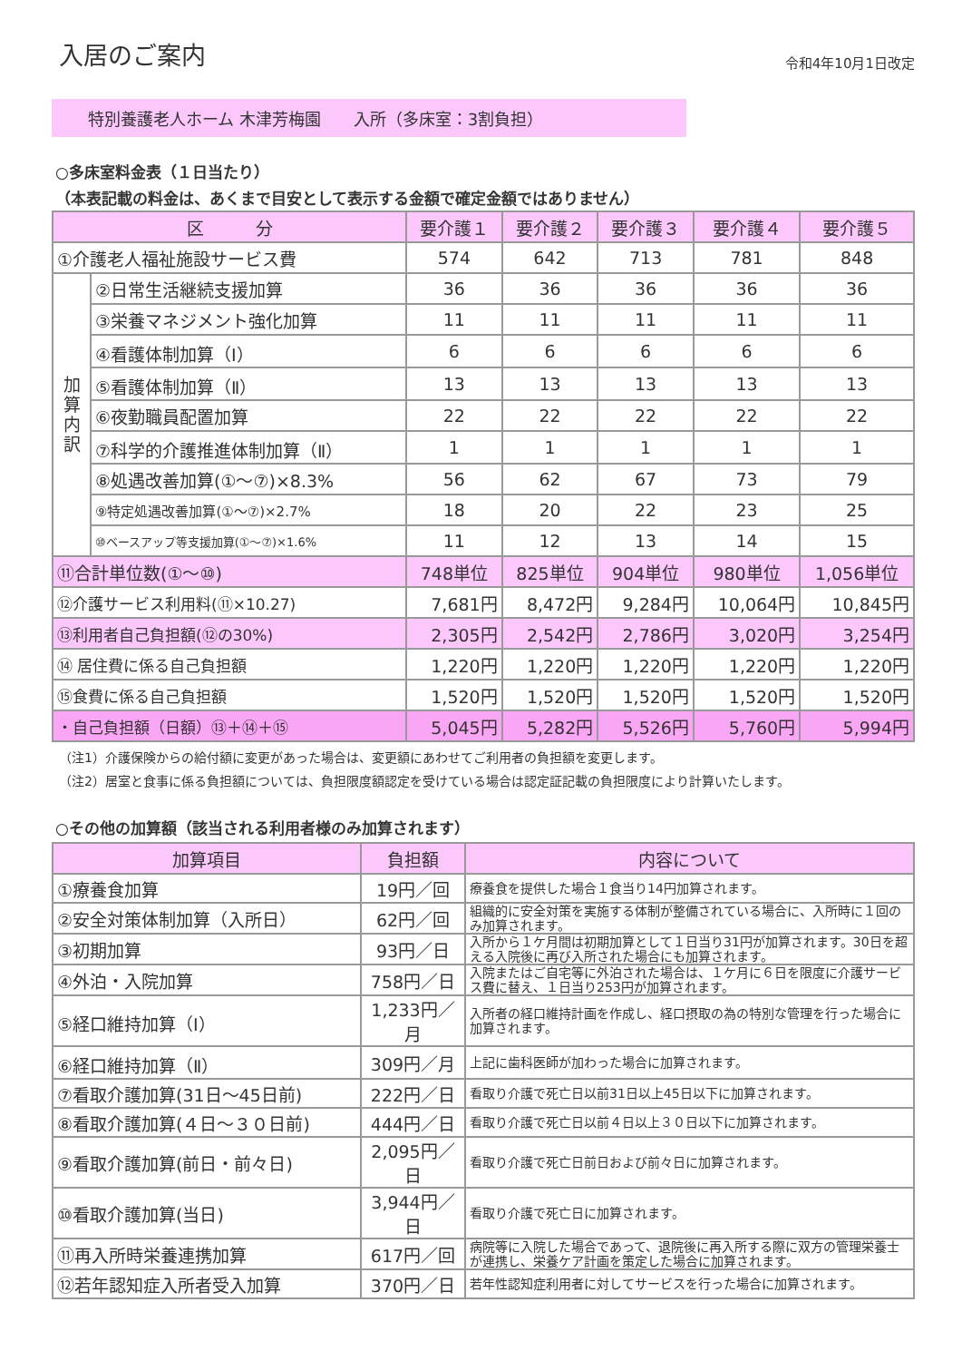入居のご案内
令和4年10月1日改定
特別養護老人ホーム 木津芳梅園　　入所（多床室：3割負担）
○多床室料金表（１日当たり）
（本表記載の料金は、あくまで目安として表示する金額で確定金額ではありません）
| 区 分 | | 要介護１ | 要介護２ | 要介護３ | 要介護４ | 要介護５ |
| --- | --- | --- | --- | --- | --- | --- |
| ①介護老人福祉施設サービス費 | | 574 | 642 | 713 | 781 | 848 |
| 加 算 内 訳 | ②日常生活継続支援加算 | 36 | 36 | 36 | 36 | 36 |
| | ③栄養マネジメント強化加算 | 11 | 11 | 11 | 11 | 11 |
| | ④看護体制加算（Ⅰ） | 6 | 6 | 6 | 6 | 6 |
| | ⑤看護体制加算（Ⅱ） | 13 | 13 | 13 | 13 | 13 |
| | ⑥夜勤職員配置加算 | 22 | 22 | 22 | 22 | 22 |
| | ⑦科学的介護推進体制加算（Ⅱ） | 1 | 1 | 1 | 1 | 1 |
| | ⑧処遇改善加算(①～⑦)×8.3% | 56 | 62 | 67 | 73 | 79 |
| | ⑨特定処遇改善加算(①～⑦)×2.7% | 18 | 20 | 22 | 23 | 25 |
| | ⑩ベースアップ等支援加算(①～⑦)×1.6% | 11 | 12 | 13 | 14 | 15 |
| ⑪合計単位数(①～⑩) | | 748単位 | 825単位 | 904単位 | 980単位 | 1,056単位 |
| ⑫介護サービス利用料(⑪×10.27) | | 7,681円 | 8,472円 | 9,284円 | 10,064円 | 10,845円 |
| ⑬利用者自己負担額(⑫の30%) | | 2,305円 | 2,542円 | 2,786円 | 3,020円 | 3,254円 |
| ⑭ 居住費に係る自己負担額 | | 1,220円 | 1,220円 | 1,220円 | 1,220円 | 1,220円 |
| ⑮食費に係る自己負担額 | | 1,520円 | 1,520円 | 1,520円 | 1,520円 | 1,520円 |
| ・自己負担額（日額）⑬＋⑭＋⑮ | | 5,045円 | 5,282円 | 5,526円 | 5,760円 | 5,994円 |
（注1）介護保険からの給付額に変更があった場合は、変更額にあわせてご利用者の負担額を変更します。
（注2）居室と食事に係る負担額については、負担限度額認定を受けている場合は認定証記載の負担限度により計算いたします。
○その他の加算額（該当される利用者様のみ加算されます）
| 加算項目 | 負担額 | 内容について |
| --- | --- | --- |
| ①療養食加算 | 19円／回 | 療養食を提供した場合１食当り14円加算されます。 |
| ②安全対策体制加算（入所日） | 62円／回 | 組織的に安全対策を実施する体制が整備されている場合に、入所時に１回のみ加算されます。 |
| ③初期加算 | 93円／日 | 入所から１ケ月間は初期加算として１日当り31円が加算されます。30日を超える入院後に再び入所された場合にも加算されます。 |
| ④外泊・入院加算 | 758円／日 | 入院またはご自宅等に外泊された場合は、１ケ月に６日を限度に介護サービス費に替え、１日当り253円が加算されます。 |
| ⑤経口維持加算（Ⅰ） | 1,233円／月 | 入所者の経口維持計画を作成し、経口摂取の為の特別な管理を行った場合に加算されます。 |
| ⑥経口維持加算（Ⅱ） | 309円／月 | 上記に歯科医師が加わった場合に加算されます。 |
| ⑦看取介護加算(31日～45日前) | 222円／日 | 看取り介護で死亡日以前31日以上45日以下に加算されます。 |
| ⑧看取介護加算(４日～３０日前) | 444円／日 | 看取り介護で死亡日以前４日以上３０日以下に加算されます。 |
| ⑨看取介護加算(前日・前々日) | 2,095円／日 | 看取り介護で死亡日前日および前々日に加算されます。 |
| ⑩看取介護加算(当日) | 3,944円／日 | 看取り介護で死亡日に加算されます。 |
| ⑪再入所時栄養連携加算 | 617円／回 | 病院等に入院した場合であって、退院後に再入所する際に双方の管理栄養士が連携し、栄養ケア計画を策定した場合に加算されます。 |
| ⑫若年認知症入所者受入加算 | 370円／日 | 若年性認知症利用者に対してサービスを行った場合に加算されます。 |